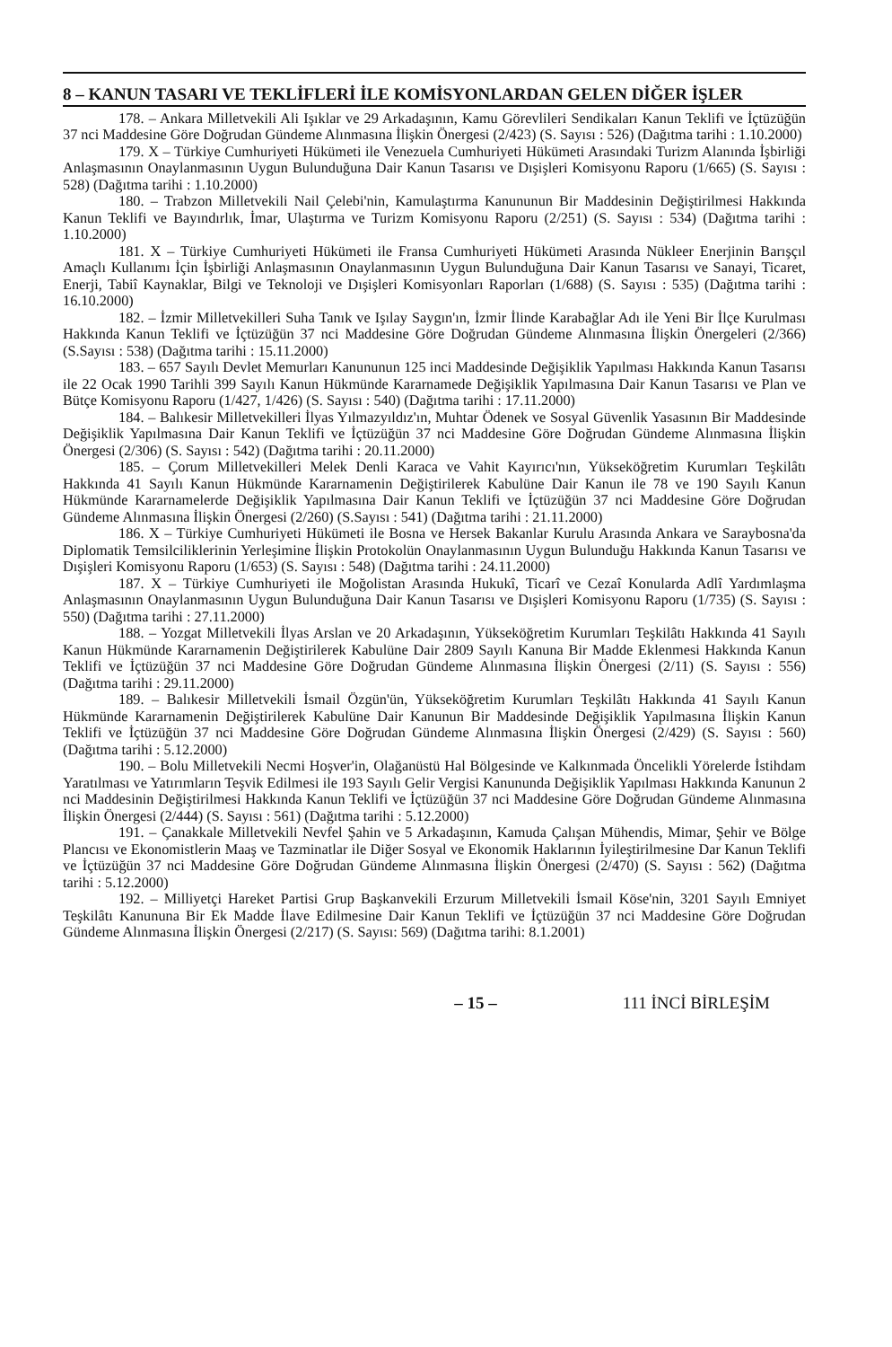8 – KANUN TASARI VE TEKLİFLERİ İLE KOMİSYONLARDAN GELEN DİĞER İŞLER
178. – Ankara Milletvekili Ali Işıklar ve 29 Arkadaşının, Kamu Görevlileri Sendikaları Kanun Teklifi ve İçtüzüğün 37 nci Maddesine Göre Doğrudan Gündeme Alınmasına İlişkin Önergesi (2/423) (S. Sayısı : 526) (Dağıtma tarihi : 1.10.2000)
179. X – Türkiye Cumhuriyeti Hükümeti ile Venezuela Cumhuriyeti Hükümeti Arasındaki Turizm Alanında İşbirliği Anlaşmasının Onaylanmasının Uygun Bulunduğuna Dair Kanun Tasarısı ve Dışişleri Komisyonu Raporu (1/665) (S. Sayısı : 528) (Dağıtma tarihi : 1.10.2000)
180. – Trabzon Milletvekili Nail Çelebi'nin, Kamulaştırma Kanununun Bir Maddesinin Değiştirilmesi Hakkında Kanun Teklifi ve Bayındırlık, İmar, Ulaştırma ve Turizm Komisyonu Raporu (2/251) (S. Sayısı : 534) (Dağıtma tarihi : 1.10.2000)
181. X – Türkiye Cumhuriyeti Hükümeti ile Fransa Cumhuriyeti Hükümeti Arasında Nükleer Enerjinin Barışçıl Amaçlı Kullanımı İçin İşbirliği Anlaşmasının Onaylanmasının Uygun Bulunduğuna Dair Kanun Tasarısı ve Sanayi, Ticaret, Enerji, Tabiî Kaynaklar, Bilgi ve Teknoloji ve Dışişleri Komisyonları Raporları (1/688) (S. Sayısı : 535) (Dağıtma tarihi : 16.10.2000)
182. – İzmir Milletvekilleri Suha Tanık ve Işılay Saygın'ın, İzmir İlinde Karabağlar Adı ile Yeni Bir İlçe Kurulması Hakkında Kanun Teklifi ve İçtüzüğün 37 nci Maddesine Göre Doğrudan Gündeme Alınmasına İlişkin Önergeleri (2/366) (S.Sayısı : 538) (Dağıtma tarihi : 15.11.2000)
183. – 657 Sayılı Devlet Memurları Kanununun 125 inci Maddesinde Değişiklik Yapılması Hakkında Kanun Tasarısı ile 22 Ocak 1990 Tarihli 399 Sayılı Kanun Hükmünde Kararnamede Değişiklik Yapılmasına Dair Kanun Tasarısı ve Plan ve Bütçe Komisyonu Raporu (1/427, 1/426) (S. Sayısı : 540) (Dağıtma tarihi : 17.11.2000)
184. – Balıkesir Milletvekilleri İlyas Yılmazyıldız'ın, Muhtar Ödenek ve Sosyal Güvenlik Yasasının Bir Maddesinde Değişiklik Yapılmasına Dair Kanun Teklifi ve İçtüzüğün 37 nci Maddesine Göre Doğrudan Gündeme Alınmasına İlişkin Önergesi (2/306) (S. Sayısı : 542) (Dağıtma tarihi : 20.11.2000)
185. – Çorum Milletvekilleri Melek Denli Karaca ve Vahit Kayırıcı'nın, Yükseköğretim Kurumları Teşkilâtı Hakkında 41 Sayılı Kanun Hükmünde Kararnamenin Değiştirilerek Kabulüne Dair Kanun ile 78 ve 190 Sayılı Kanun Hükmünde Kararnamelerde Değişiklik Yapılmasına Dair Kanun Teklifi ve İçtüzüğün 37 nci Maddesine Göre Doğrudan Gündeme Alınmasına İlişkin Önergesi (2/260) (S.Sayısı : 541) (Dağıtma tarihi : 21.11.2000)
186. X – Türkiye Cumhuriyeti Hükümeti ile Bosna ve Hersek Bakanlar Kurulu Arasında Ankara ve Saraybosna'da Diplomatik Temsilciliklerinin Yerleşimine İlişkin Protokolün Onaylanmasının Uygun Bulunduğu Hakkında Kanun Tasarısı ve Dışişleri Komisyonu Raporu (1/653) (S. Sayısı : 548) (Dağıtma tarihi : 24.11.2000)
187. X – Türkiye Cumhuriyeti ile Moğolistan Arasında Hukukî, Ticarî ve Cezaî Konularda Adlî Yardımlaşma Anlaşmasının Onaylanmasının Uygun Bulunduğuna Dair Kanun Tasarısı ve Dışişleri Komisyonu Raporu (1/735) (S. Sayısı : 550) (Dağıtma tarihi : 27.11.2000)
188. – Yozgat Milletvekili İlyas Arslan ve 20 Arkadaşının, Yükseköğretim Kurumları Teşkilâtı Hakkında 41 Sayılı Kanun Hükmünde Kararnamenin Değiştirilerek Kabulüne Dair 2809 Sayılı Kanuna Bir Madde Eklenmesi Hakkında Kanun Teklifi ve İçtüzüğün 37 nci Maddesine Göre Doğrudan Gündeme Alınmasına İlişkin Önergesi (2/11) (S. Sayısı : 556) (Dağıtma tarihi : 29.11.2000)
189. – Balıkesir Milletvekili İsmail Özgün'ün, Yükseköğretim Kurumları Teşkilâtı Hakkında 41 Sayılı Kanun Hükmünde Kararnamenin Değiştirilerek Kabulüne Dair Kanunun Bir Maddesinde Değişiklik Yapılmasına İlişkin Kanun Teklifi ve İçtüzüğün 37 nci Maddesine Göre Doğrudan Gündeme Alınmasına İlişkin Önergesi (2/429) (S. Sayısı : 560) (Dağıtma tarihi : 5.12.2000)
190. – Bolu Milletvekili Necmi Hoşver'in, Olağanüstü Hal Bölgesinde ve Kalkınmada Öncelikli Yörelerde İstihdam Yaratılması ve Yatırımların Teşvik Edilmesi ile 193 Sayılı Gelir Vergisi Kanununda Değişiklik Yapılması Hakkında Kanunun 2 nci Maddesinin Değiştirilmesi Hakkında Kanun Teklifi ve İçtüzüğün 37 nci Maddesine Göre Doğrudan Gündeme Alınmasına İlişkin Önergesi (2/444) (S. Sayısı : 561) (Dağıtma tarihi : 5.12.2000)
191. – Çanakkale Milletvekili Nevfel Şahin ve 5 Arkadaşının, Kamuda Çalışan Mühendis, Mimar, Şehir ve Bölge Plancısı ve Ekonomistlerin Maaş ve Tazminatlar ile Diğer Sosyal ve Ekonomik Haklarının İyileştirilmesine Dar Kanun Teklifi ve İçtüzüğün 37 nci Maddesine Göre Doğrudan Gündeme Alınmasına İlişkin Önergesi (2/470) (S. Sayısı : 562) (Dağıtma tarihi : 5.12.2000)
192. – Milliyetçi Hareket Partisi Grup Başkanvekili Erzurum Milletvekili İsmail Köse'nin, 3201 Sayılı Emniyet Teşkilâtı Kanununa Bir Ek Madde İlave Edilmesine Dair Kanun Teklifi ve İçtüzüğün 37 nci Maddesine Göre Doğrudan Gündeme Alınmasına İlişkin Önergesi (2/217) (S. Sayısı: 569) (Dağıtma tarihi: 8.1.2001)
– 15 – 111 İNCİ BİRLEŞİM